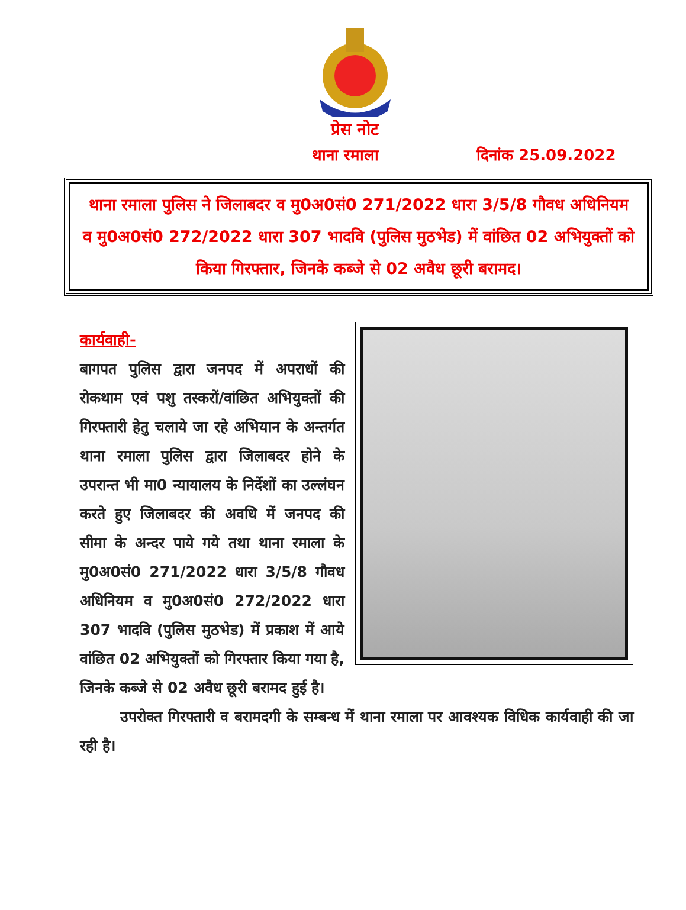प्रेस नोट
थाना रमाला दिनांक 25.09.2022
थाना रमाला पुलिस ने जिलाबदर व मु0अ0सं0 271/2022 धारा 3/5/8 गौवध अधिनियम व मु0अ0सं0 272/2022 धारा 307 भादवि (पुलिस मुठभेड) में वांछित 02 अभियुक्तों को किया गिरफ्तार, जिनके कब्जे से 02 अवैध छूरी बरामद।
कार्यवाही-
बागपत पुलिस द्वारा जनपद में अपराधों की रोकथाम एवं पशु तस्करों/वांछित अभियुक्तों की गिरफ्तारी हेतु चलाये जा रहे अभियान के अन्तर्गत थाना रमाला पुलिस द्वारा जिलाबदर होने के उपरान्त भी मा0 न्यायालय के निर्देशों का उल्लंघन करते हुए जिलाबदर की अवधि में जनपद की सीमा के अन्दर पाये गये तथा थाना रमाला के मु0अ0सं0 271/2022 धारा 3/5/8 गौवध अधिनियम व मु0अ0सं0 272/2022 धारा 307 भादवि (पुलिस मुठभेड) में प्रकाश में आये वांछित 02 अभियुक्तों को गिरफ्तार किया गया है, जिनके कब्जे से 02 अवैध छूरी बरामद हुई है।
उपरोक्त गिरफ्तारी व बरामदगी के सम्बन्ध में थाना रमाला पर आवश्यक विधिक कार्यवाही की जा रही है।